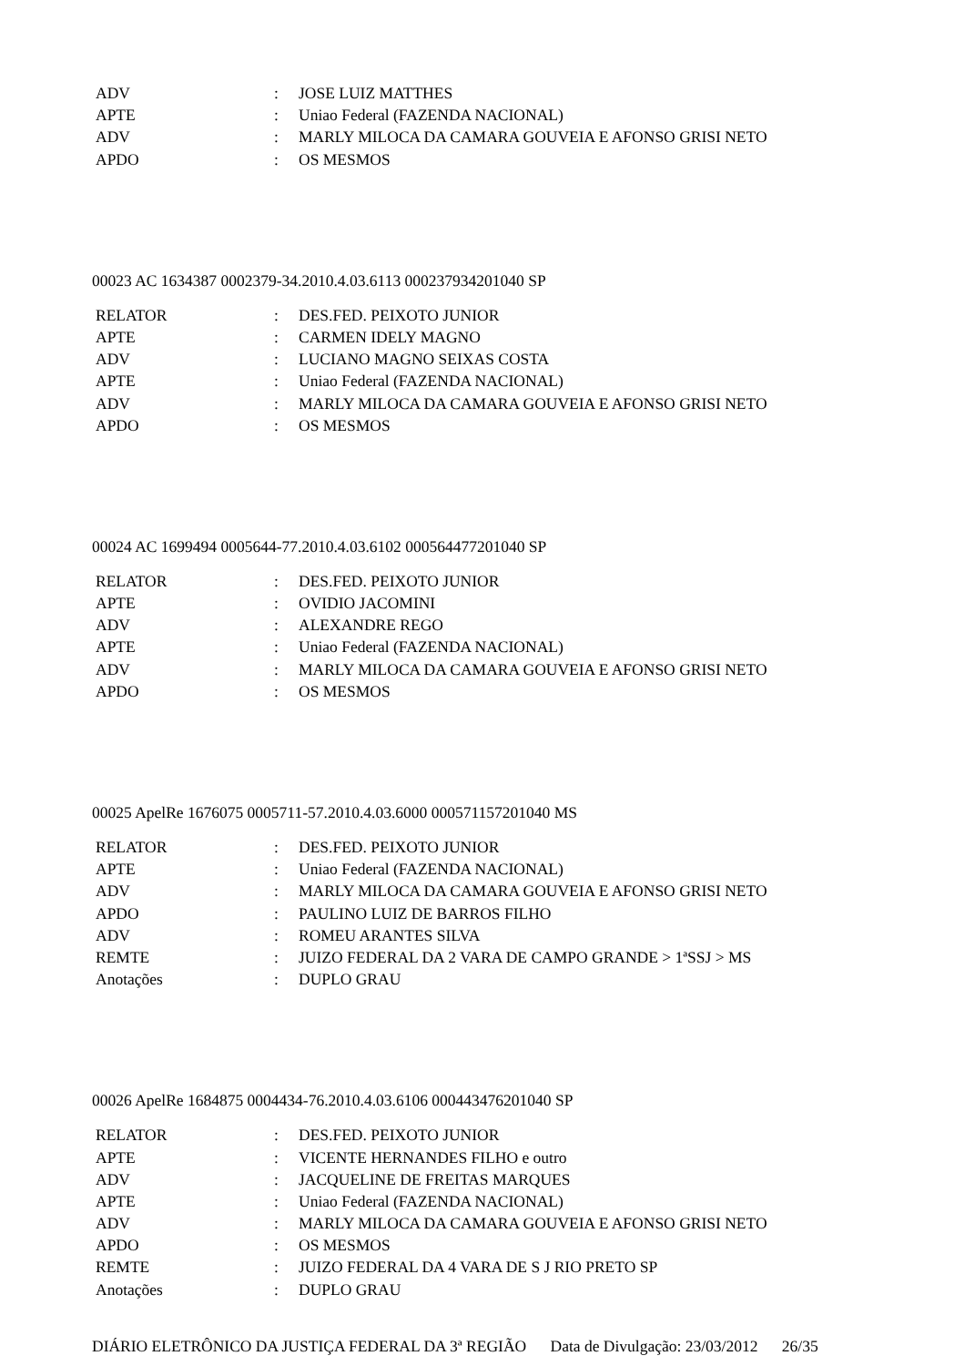| ADV | : | JOSE LUIZ MATTHES |
| APTE | : | Uniao Federal (FAZENDA NACIONAL) |
| ADV | : | MARLY MILOCA DA CAMARA GOUVEIA E AFONSO GRISI NETO |
| APDO | : | OS MESMOS |
00023 AC 1634387 0002379-34.2010.4.03.6113 000237934201040 SP
| RELATOR | : | DES.FED. PEIXOTO JUNIOR |
| APTE | : | CARMEN IDELY MAGNO |
| ADV | : | LUCIANO MAGNO SEIXAS COSTA |
| APTE | : | Uniao Federal (FAZENDA NACIONAL) |
| ADV | : | MARLY MILOCA DA CAMARA GOUVEIA E AFONSO GRISI NETO |
| APDO | : | OS MESMOS |
00024 AC 1699494 0005644-77.2010.4.03.6102 000564477201040 SP
| RELATOR | : | DES.FED. PEIXOTO JUNIOR |
| APTE | : | OVIDIO JACOMINI |
| ADV | : | ALEXANDRE REGO |
| APTE | : | Uniao Federal (FAZENDA NACIONAL) |
| ADV | : | MARLY MILOCA DA CAMARA GOUVEIA E AFONSO GRISI NETO |
| APDO | : | OS MESMOS |
00025 ApelRe 1676075 0005711-57.2010.4.03.6000 000571157201040 MS
| RELATOR | : | DES.FED. PEIXOTO JUNIOR |
| APTE | : | Uniao Federal (FAZENDA NACIONAL) |
| ADV | : | MARLY MILOCA DA CAMARA GOUVEIA E AFONSO GRISI NETO |
| APDO | : | PAULINO LUIZ DE BARROS FILHO |
| ADV | : | ROMEU ARANTES SILVA |
| REMTE | : | JUIZO FEDERAL DA 2 VARA DE CAMPO GRANDE > 1ªSSJ > MS |
| Anotações | : | DUPLO GRAU |
00026 ApelRe 1684875 0004434-76.2010.4.03.6106 000443476201040 SP
| RELATOR | : | DES.FED. PEIXOTO JUNIOR |
| APTE | : | VICENTE HERNANDES FILHO e outro |
| ADV | : | JACQUELINE DE FREITAS MARQUES |
| APTE | : | Uniao Federal (FAZENDA NACIONAL) |
| ADV | : | MARLY MILOCA DA CAMARA GOUVEIA E AFONSO GRISI NETO |
| APDO | : | OS MESMOS |
| REMTE | : | JUIZO FEDERAL DA 4 VARA DE S J RIO PRETO SP |
| Anotações | : | DUPLO GRAU |
DIÁRIO ELETRÔNICO DA JUSTIÇA FEDERAL DA 3ª REGIÃO Data de Divulgação: 23/03/2012 26/35